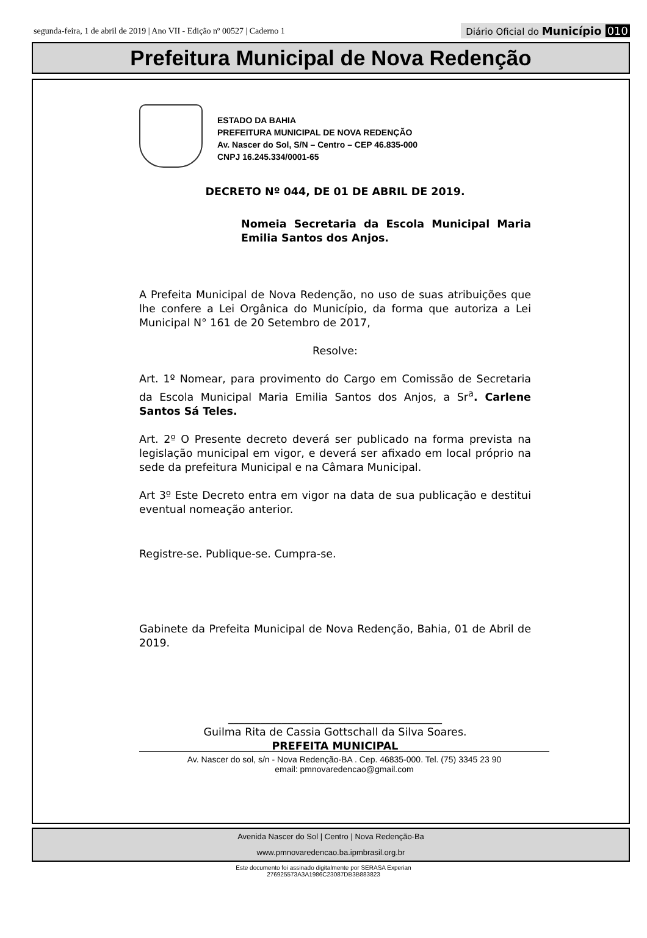segunda-feira, 1 de abril de 2019 | Ano VII - Edição nº 00527 | Caderno 1
Diário Oficial do Município 010
Prefeitura Municipal de Nova Redenção
ESTADO DA BAHIA
PREFEITURA MUNICIPAL DE NOVA REDENÇÃO
Av. Nascer do Sol, S/N – Centro – CEP 46.835-000
CNPJ 16.245.334/0001-65
DECRETO Nº 044, DE 01 DE ABRIL DE 2019.
Nomeia Secretaria da Escola Municipal Maria Emilia Santos dos Anjos.
A Prefeita Municipal de Nova Redenção, no uso de suas atribuições que lhe confere a Lei Orgânica do Município, da forma que autoriza a Lei Municipal N° 161 de 20 Setembro de 2017,
Resolve:
Art. 1º Nomear, para provimento do Cargo em Comissão de Secretaria da Escola Municipal Maria Emilia Santos dos Anjos, a Sr<sup>a</sup>. Carlene Santos Sá Teles.
Art. 2º O Presente decreto deverá ser publicado na forma prevista na legislação municipal em vigor, e deverá ser afixado em local próprio na sede da prefeitura Municipal e na Câmara Municipal.
Art 3º Este Decreto entra em vigor na data de sua publicação e destitui eventual nomeação anterior.
Registre-se. Publique-se. Cumpra-se.
Gabinete da Prefeita Municipal de Nova Redenção, Bahia, 01 de Abril de 2019.
________________________________________
Guilma Rita de Cassia Gottschall da Silva Soares.
PREFEITA MUNICIPAL
Av. Nascer do sol, s/n - Nova Redenção-BA . Cep. 46835-000. Tel. (75) 3345 23 90
email: pmnovaredencao@gmail.com
Avenida Nascer do Sol | Centro | Nova Redenção-Ba
www.pmnovaredencao.ba.ipmbrasil.org.br
Este documento foi assinado digitalmente por SERASA Experian
276925573A3A1986C23087DB3B883823